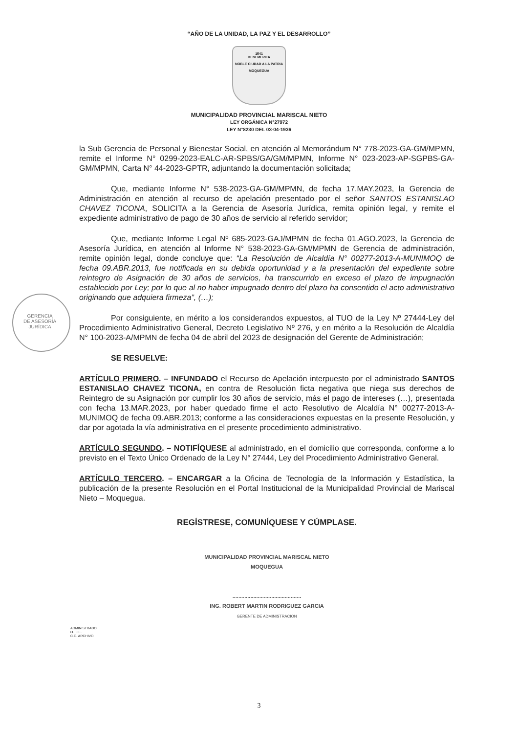“AÑO DE LA UNIDAD, LA PAZ Y EL DESARROLLO”
1541
BENEMERITA
NOBLE CIUDAD A LA PATRIA
MOQUEGUA
MUNICIPALIDAD PROVINCIAL MARISCAL NIETO
LEY ORGÁNICA N°27972
LEY N°8230 DEL 03-04-1936
GERENCIA
DE ASESORÍA
JURÍDICA
la Sub Gerencia de Personal y Bienestar Social, en atención al Memorándum N° 778-2023-GA-GM/MPMN, remite el Informe N° 0299-2023-EALC-AR-SPBS/GA/GM/MPMN, Informe N° 023-2023-AP-SGPBS-GA-GM/MPMN, Carta N° 44-2023-GPTR, adjuntando la documentación solicitada;
Que, mediante Informe N° 538-2023-GA-GM/MPMN, de fecha 17.MAY.2023, la Gerencia de Administración en atención al recurso de apelación presentado por el señor SANTOS ESTANISLAO CHAVEZ TICONA, SOLICITA a la Gerencia de Asesoría Jurídica, remita opinión legal, y remite el expediente administrativo de pago de 30 años de servicio al referido servidor;
Que, mediante Informe Legal Nº 685-2023-GAJ/MPMN de fecha 01.AGO.2023, la Gerencia de Asesoría Jurídica, en atención al Informe N° 538-2023-GA-GM/MPMN de Gerencia de administración, remite opinión legal, donde concluye que: “La Resolución de Alcaldía N° 00277-2013-A-MUNIMOQ de fecha 09.ABR.2013, fue notificada en su debida oportunidad y a la presentación del expediente sobre reintegro de Asignación de 30 años de servicios, ha transcurrido en exceso el plazo de impugnación establecido por Ley; por lo que al no haber impugnado dentro del plazo ha consentido el acto administrativo originando que adquiera firmeza”, (…);
Por consiguiente, en mérito a los considerandos expuestos, al TUO de la Ley Nº 27444-Ley del Procedimiento Administrativo General, Decreto Legislativo Nº 276, y en mérito a la Resolución de Alcaldía N° 100-2023-A/MPMN de fecha 04 de abril del 2023 de designación del Gerente de Administración;
SE RESUELVE:
ARTÍCULO PRIMERO. – INFUNDADO el Recurso de Apelación interpuesto por el administrado SANTOS ESTANISLAO CHAVEZ TICONA, en contra de Resolución ficta negativa que niega sus derechos de Reintegro de su Asignación por cumplir los 30 años de servicio, más el pago de intereses (…), presentada con fecha 13.MAR.2023, por haber quedado firme el acto Resolutivo de Alcaldía N° 00277-2013-A-MUNIMOQ de fecha 09.ABR.2013; conforme a las consideraciones expuestas en la presente Resolución, y dar por agotada la vía administrativa en el presente procedimiento administrativo.
ARTÍCULO SEGUNDO. – NOTIFÍQUESE al administrado, en el domicilio que corresponda, conforme a lo previsto en el Texto Único Ordenado de la Ley N° 27444, Ley del Procedimiento Administrativo General.
ARTÍCULO TERCERO. – ENCARGAR a la Oficina de Tecnología de la Información y Estadística, la publicación de la presente Resolución en el Portal Institucional de la Municipalidad Provincial de Mariscal Nieto – Moquegua.
REGÍSTRESE, COMUNÍQUESE Y CÚMPLASE.
MUNICIPALIDAD PROVINCIAL MARISCAL NIETO
MOQUEGUA
..............................................
ING. ROBERT MARTIN RODRIGUEZ GARCIA
GERENTE DE ADMINISTRACION
ADMINISTRADO
O.T.I.E.
C.C. ARCHIVO
3